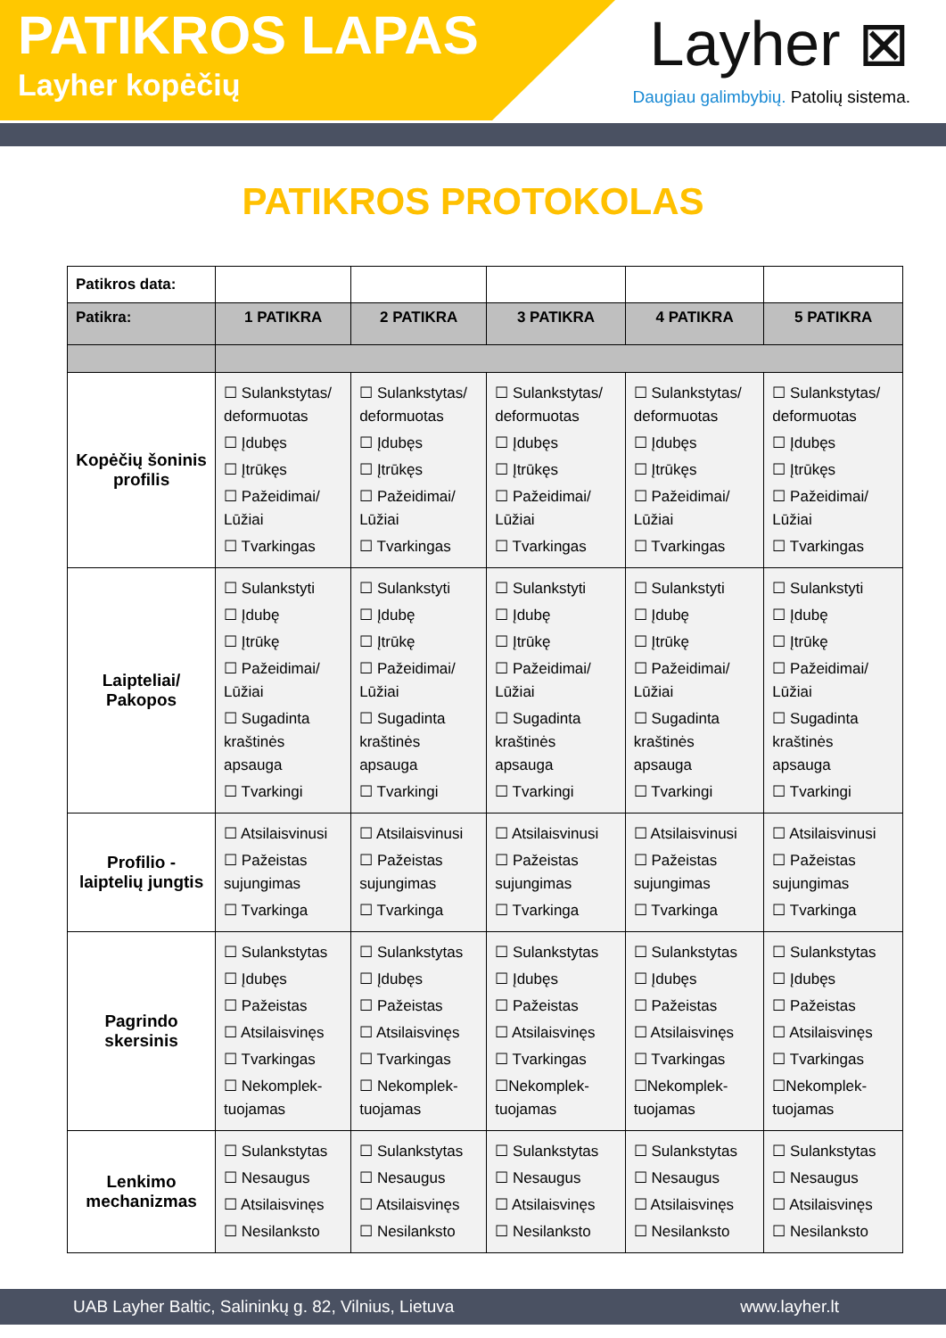PATIKROS LAPAS
Layher kopėčių
Layher ⊠
Daugiau galimbybių. Patolių sistema.
PATIKROS PROTOKOLAS
| Patikros data: | | | | | |
| Patikra: | 1 PATIKRA | 2 PATIKRA | 3 PATIKRA | 4 PATIKRA | 5 PATIKRA |
| Kopėčių šoninis profilis | ☐ Sulankstytas/ deformuotas ☐ Įdubęs ☐ Įtrūkęs ☐ Pažeidimai/ Lūžiai ☐ Tvarkingas | ☐ Sulankstytas/ deformuotas ☐ Įdubęs ☐ Įtrūkęs ☐ Pažeidimai/ Lūžiai ☐ Tvarkingas | ☐ Sulankstytas/ deformuotas ☐ Įdubęs ☐ Įtrūkęs ☐ Pažeidimai/ Lūžiai ☐ Tvarkingas | ☐ Sulankstytas/ deformuotas ☐ Įdubęs ☐ Įtrūkęs ☐ Pažeidimai/ Lūžiai ☐ Tvarkingas | ☐ Sulankstytas/ deformuotas ☐ Įdubęs ☐ Įtrūkęs ☐ Pažeidimai/ Lūžiai ☐ Tvarkingas |
| Laipteliai/ Pakopos | ☐ Sulankstyti ☐ Įdubę ☐ Įtrūkę ☐ Pažeidimai/ Lūžiai ☐ Sugadinta kraštinės apsauga ☐ Tvarkingi | ☐ Sulankstyti ☐ Įdubę ☐ Įtrūkę ☐ Pažeidimai/ Lūžiai ☐ Sugadinta kraštinės apsauga ☐ Tvarkingi | ☐ Sulankstyti ☐ Įdubę ☐ Įtrūkę ☐ Pažeidimai/ Lūžiai ☐ Sugadinta kraštinės apsauga ☐ Tvarkingi | ☐ Sulankstyti ☐ Įdubę ☐ Įtrūkę ☐ Pažeidimai/ Lūžiai ☐ Sugadinta kraštinės apsauga ☐ Tvarkingi | ☐ Sulankstyti ☐ Įdubę ☐ Įtrūkę ☐ Pažeidimai/ Lūžiai ☐ Sugadinta kraštinės apsauga ☐ Tvarkingi |
| Profilio - laiptelių jungtis | ☐ Atsilaisvinusi ☐ Pažeistas sujungimas ☐ Tvarkinga | ☐ Atsilaisvinusi ☐ Pažeistas sujungimas ☐ Tvarkinga | ☐ Atsilaisvinusi ☐ Pažeistas sujungimas ☐ Tvarkinga | ☐ Atsilaisvinusi ☐ Pažeistas sujungimas ☐ Tvarkinga | ☐ Atsilaisvinusi ☐ Pažeistas sujungimas ☐ Tvarkinga |
| Pagrindo skersinis | ☐ Sulankstytas ☐ Įdubęs ☐ Pažeistas ☐ Atsilaisvinęs ☐ Tvarkingas ☐ Nekomplek-tuojamas | ☐ Sulankstytas ☐ Įdubęs ☐ Pažeistas ☐ Atsilaisvinęs ☐ Tvarkingas ☐ Nekomplek-tuojamas | ☐ Sulankstytas ☐ Įdubęs ☐ Pažeistas ☐ Atsilaisvinęs ☐ Tvarkingas ☐Nekomplek-tuojamas | ☐ Sulankstytas ☐ Įdubęs ☐ Pažeistas ☐ Atsilaisvinęs ☐ Tvarkingas ☐Nekomplek-tuojamas | ☐ Sulankstytas ☐ Įdubęs ☐ Pažeistas ☐ Atsilaisvinęs ☐ Tvarkingas ☐Nekomplek-tuojamas |
| Lenkimo mechanizmas | ☐ Sulankstytas ☐ Nesaugus ☐ Atsilaisvinęs ☐ Nesilanksto | ☐ Sulankstytas ☐ Nesaugus ☐ Atsilaisvinęs ☐ Nesilanksto | ☐ Sulankstytas ☐ Nesaugus ☐ Atsilaisvinęs ☐ Nesilanksto | ☐ Sulankstytas ☐ Nesaugus ☐ Atsilaisvinęs ☐ Nesilanksto | ☐ Sulankstytas ☐ Nesaugus ☐ Atsilaisvinęs ☐ Nesilanksto |
UAB Layher Baltic, Salininkų g. 82, Vilnius, Lietuva www.layher.lt